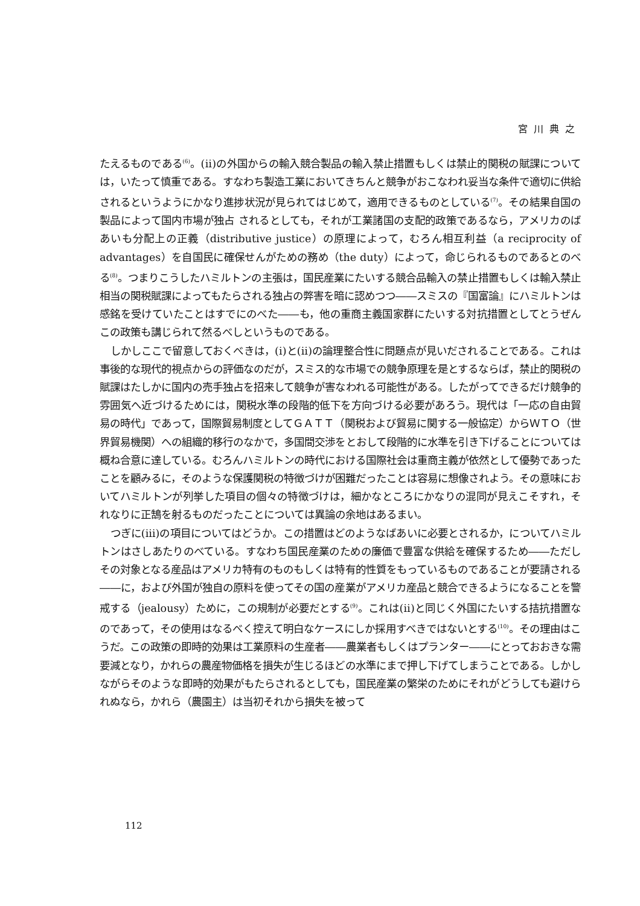宮川典之
たえるものである<sup>(6)</sup>。(ⅱ)の外国からの輸入競合製品の輸入禁止措置もしくは禁止的関税の賦課については，いたって慎重である。すなわち製造工業においてきちんと競争がおこなわれ妥当な条件で適切に供給されるというようにかなり進捗状況が見られてはじめて，適用できるものとしている<sup>(7)</sup>。その結果自国の製品によって国内市場が独占 されるとしても，それが工業諸国の支配的政策であるなら，アメリカのばあいも分配上の正義（distributive justice）の原理によって，むろん相互利益（a reciprocity of advantages）を自国民に確保せんがための務め（the duty）によって，命じられるものであるとのべる<sup>(8)</sup>。つまりこうしたハミルトンの主張は，国民産業にたいする競合品輸入の禁止措置もしくは輸入禁止相当の関税賦課によってもたらされる独占の弊害を暗に認めつつ――スミスの『国富論』にハミルトンは感銘を受けていたことはすでにのべた――も，他の重商主義国家群にたいする対抗措置としてとうぜんこの政策も講じられて然るべしというものである。
しかしここで留意しておくべきは，(ⅰ)と(ⅱ)の論理整合性に問題点が見いだされることである。これは事後的な現代的視点からの評価なのだが，スミス的な市場での競争原理を是とするならば，禁止的関税の賦課はたしかに国内の売手独占を招来して競争が害なわれる可能性がある。したがってできるだけ競争的雰囲気へ近づけるためには，関税水準の段階的低下を方向づける必要があろう。現代は「一応の自由貿易の時代」であって，国際貿易制度としてＧＡＴＴ（関税および貿易に関する一般協定）からＷＴＯ（世界貿易機関）への組織的移行のなかで，多国間交渉をとおして段階的に水準を引き下げることについては概ね合意に達している。むろんハミルトンの時代における国際社会は重商主義が依然として優勢であったことを顧みるに，そのような保護関税の特徴づけが困難だったことは容易に想像されよう。その意味においてハミルトンが列挙した項目の個々の特徴づけは，細かなところにかなりの混同が見えこそすれ，それなりに正鵠を射るものだったことについては異論の余地はあるまい。
つぎに(ⅲ)の項目についてはどうか。この措置はどのようなばあいに必要とされるか，についてハミルトンはさしあたりのべている。すなわち国民産業のための廉価で豊富な供給を確保するため――ただしその対象となる産品はアメリカ特有のものもしくは特有的性質をもっているものであることが要請される――に，および外国が独自の原料を使ってその国の産業がアメリカ産品と競合できるようになることを警戒する（jealousy）ために，この規制が必要だとする<sup>(9)</sup>。これは(ⅱ)と同じく外国にたいする拮抗措置なのであって，その使用はなるべく控えて明白なケースにしか採用すべきではないとする<sup>(10)</sup>。その理由はこうだ。この政策の即時的効果は工業原料の生産者――農業者もしくはプランター――にとっておおきな需要減となり，かれらの農産物価格を損失が生じるほどの水準にまで押し下げてしまうことである。しかしながらそのような即時的効果がもたらされるとしても，国民産業の繁栄のためにそれがどうしても避けられぬなら，かれら（農園主）は当初それから損失を被って
112